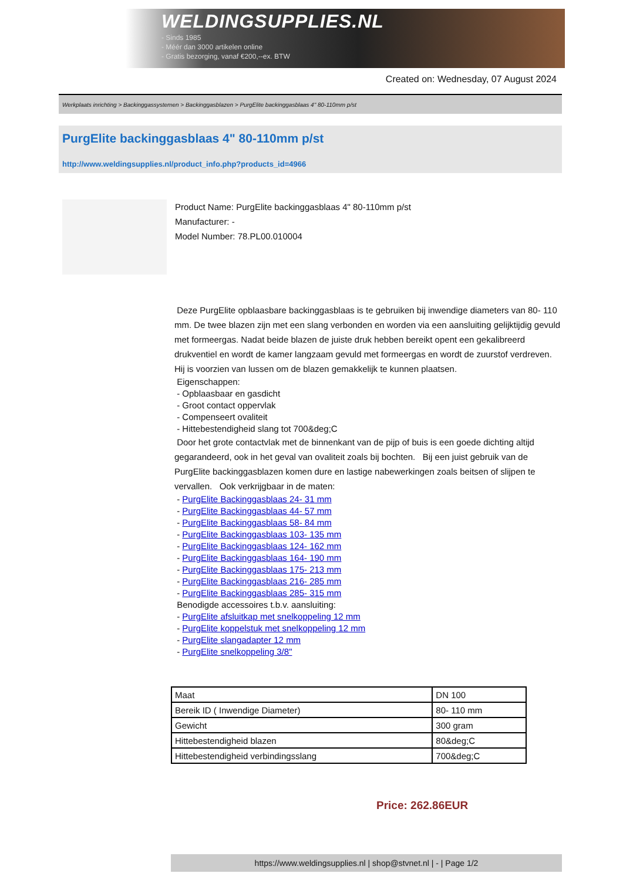WELDINGSUPPLIES.NL
- Sinds 1985
- Méér dan 3000 artikelen online
- Gratis bezorging, vanaf €200,--ex. BTW
Created on: Wednesday, 07 August 2024
Werkplaats inrichting > Backinggassystemen > Backinggasblazen > PurgElite backinggasblaas 4" 80-110mm p/st
PurgElite backinggasblaas 4" 80-110mm p/st
http://www.weldingsupplies.nl/product_info.php?products_id=4966
Product Name: PurgElite backinggasblaas 4" 80-110mm p/st
Manufacturer: -
Model Number: 78.PL00.010004
Deze PurgElite opblaasbare backinggasblaas is te gebruiken bij inwendige diameters van 80- 110 mm. De twee blazen zijn met een slang verbonden en worden via een aansluiting gelijktijdig gevuld met formeergas. Nadat beide blazen de juiste druk hebben bereikt opent een gekalibreerd drukventiel en wordt de kamer langzaam gevuld met formeergas en wordt de zuurstof verdreven. Hij is voorzien van lussen om de blazen gemakkelijk te kunnen plaatsen.
Eigenschappen:
- Opblaasbaar en gasdicht
- Groot contact oppervlak
- Compenseert ovaliteit
- Hittebestendigheid slang tot 700&deg;C
Door het grote contactvlak met de binnenkant van de pijp of buis is een goede dichting altijd gegarandeerd, ook in het geval van ovaliteit zoals bij bochten. Bij een juist gebruik van de PurgElite backinggasblazen komen dure en lastige nabewerkingen zoals beitsen of slijpen te vervallen. Ook verkrijgbaar in de maten:
- PurgElite Backinggasblaas 24- 31 mm
- PurgElite Backinggasblaas 44- 57 mm
- PurgElite Backinggasblaas 58- 84 mm
- PurgElite Backinggasblaas 103- 135 mm
- PurgElite Backinggasblaas 124- 162 mm
- PurgElite Backinggasblaas 164- 190 mm
- PurgElite Backinggasblaas 175- 213 mm
- PurgElite Backinggasblaas 216- 285 mm
- PurgElite Backinggasblaas 285- 315 mm
Benodigde accessoires t.b.v. aansluiting:
- PurgElite afsluitkap met snelkoppeling 12 mm
- PurgElite koppelstuk met snelkoppeling 12 mm
- PurgElite slangadapter 12 mm
- PurgElite snelkoppeling 3/8"
| Maat | DN 100 |
| Bereik ID ( Inwendige Diameter) | 80- 110 mm |
| Gewicht | 300 gram |
| Hittebestendigheid blazen | 80&deg;C |
| Hittebestendigheid verbindingsslang | 700&deg;C |
Price: 262.86EUR
https://www.weldingsupplies.nl | shop@stvnet.nl | - | Page 1/2